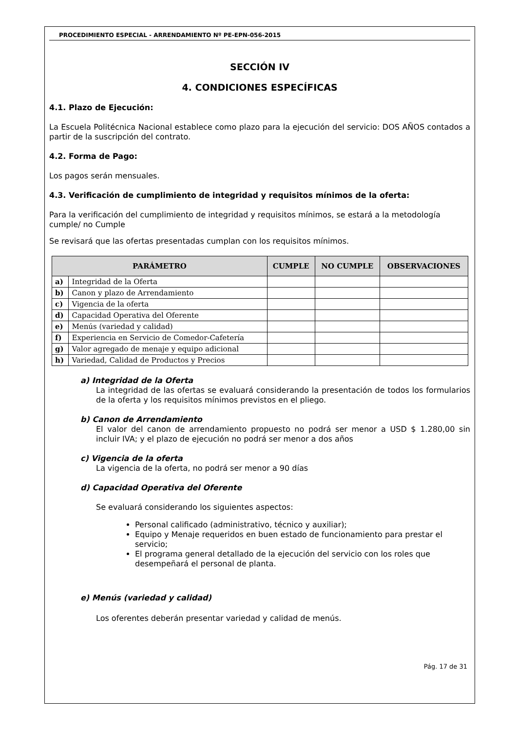PROCEDIMIENTO ESPECIAL - ARRENDAMIENTO Nº PE-EPN-056-2015
SECCIÓN IV
4. CONDICIONES ESPECÍFICAS
4.1. Plazo de Ejecución:
La Escuela Politécnica Nacional establece como plazo para la ejecución del servicio: DOS AÑOS contados a partir de la suscripción del contrato.
4.2. Forma de Pago:
Los pagos serán mensuales.
4.3. Verificación de cumplimiento de integridad y requisitos mínimos de la oferta:
Para la verificación del cumplimiento de integridad y requisitos mínimos, se estará a la metodología cumple/ no Cumple
Se revisará que las ofertas presentadas cumplan con los requisitos mínimos.
| PARÁMETRO | | CUMPLE | NO CUMPLE | OBSERVACIONES |
| --- | --- | --- | --- | --- |
| a) | Integridad de la Oferta | | | |
| b) | Canon y plazo de Arrendamiento | | | |
| c) | Vigencia de la oferta | | | |
| d) | Capacidad Operativa del Oferente | | | |
| e) | Menús (variedad y calidad) | | | |
| f) | Experiencia en Servicio de Comedor-Cafetería | | | |
| g) | Valor agregado de menaje y equipo adicional | | | |
| h) | Variedad, Calidad de Productos y Precios | | | |
a) Integridad de la Oferta
La integridad de las ofertas se evaluará considerando la presentación de todos los formularios de la oferta y los requisitos mínimos previstos en el pliego.
b) Canon de Arrendamiento
El valor del canon de arrendamiento propuesto no podrá ser menor a USD $ 1.280,00 sin incluir IVA; y el plazo de ejecución no podrá ser menor a dos años
c) Vigencia de la oferta
La vigencia de la oferta, no podrá ser menor a 90 días
d) Capacidad Operativa del Oferente
Se evaluará considerando los siguientes aspectos:
Personal calificado (administrativo, técnico y auxiliar);
Equipo y Menaje requeridos en buen estado de funcionamiento para prestar el servicio;
El programa general detallado de la ejecución del servicio con los roles que desempeñará el personal de planta.
e) Menús (variedad y calidad)
Los oferentes deberán presentar variedad y calidad de menús.
Pág. 17 de 31